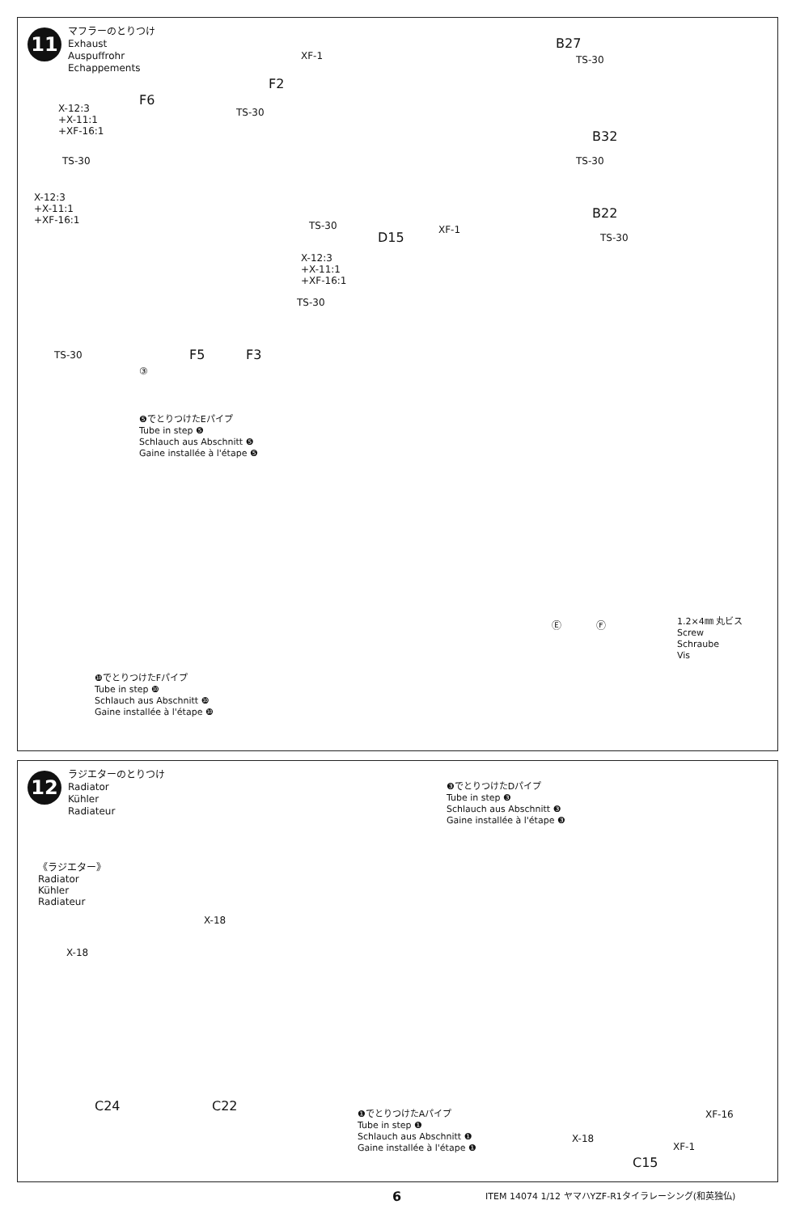11
マフラーのとりつけ
Exhaust
Auspuffrohr
Echappements
XF-1
B27
TS-30
F2
TS-30
F6
X-12:3
+X-11:1
+XF-16:1
TS-30
B32
TS-30
X-12:3
+X-11:1
+XF-16:1
TS-30
B22
TS-30
D15
XF-1
X-12:3
+X-11:1
+XF-16:1
TS-30
TS-30 F5 F3
③
❺でとりつけたEパイプ
Tube in step ❺
Schlauch aus Abschnitt ❺
Gaine installée à l'étape ❺
Ⓔ Ⓕ
1.2×4㎜ 丸ビス
Screw
Schraube
Vis
❿でとりつけたFパイプ
Tube in step ❿
Schlauch aus Abschnitt ❿
Gaine installée à l'étape ❿
12
ラジエターのとりつけ
Radiator
Kühler
Radiateur
❸でとりつけたDパイプ
Tube in step ❸
Schlauch aus Abschnitt ❸
Gaine installée à l'étape ❸
《ラジエター》
Radiator
Kühler
Radiateur
X-18
X-18
C24 C22
❶でとりつけたAパイプ
Tube in step ❶
Schlauch aus Abschnitt ❶
Gaine installée à l'étape ❶
XF-16
X-18
XF-1
C15
6 ITEM 14074 1/12 ヤマハYZF-R1タイラレーシング(和英独仏)